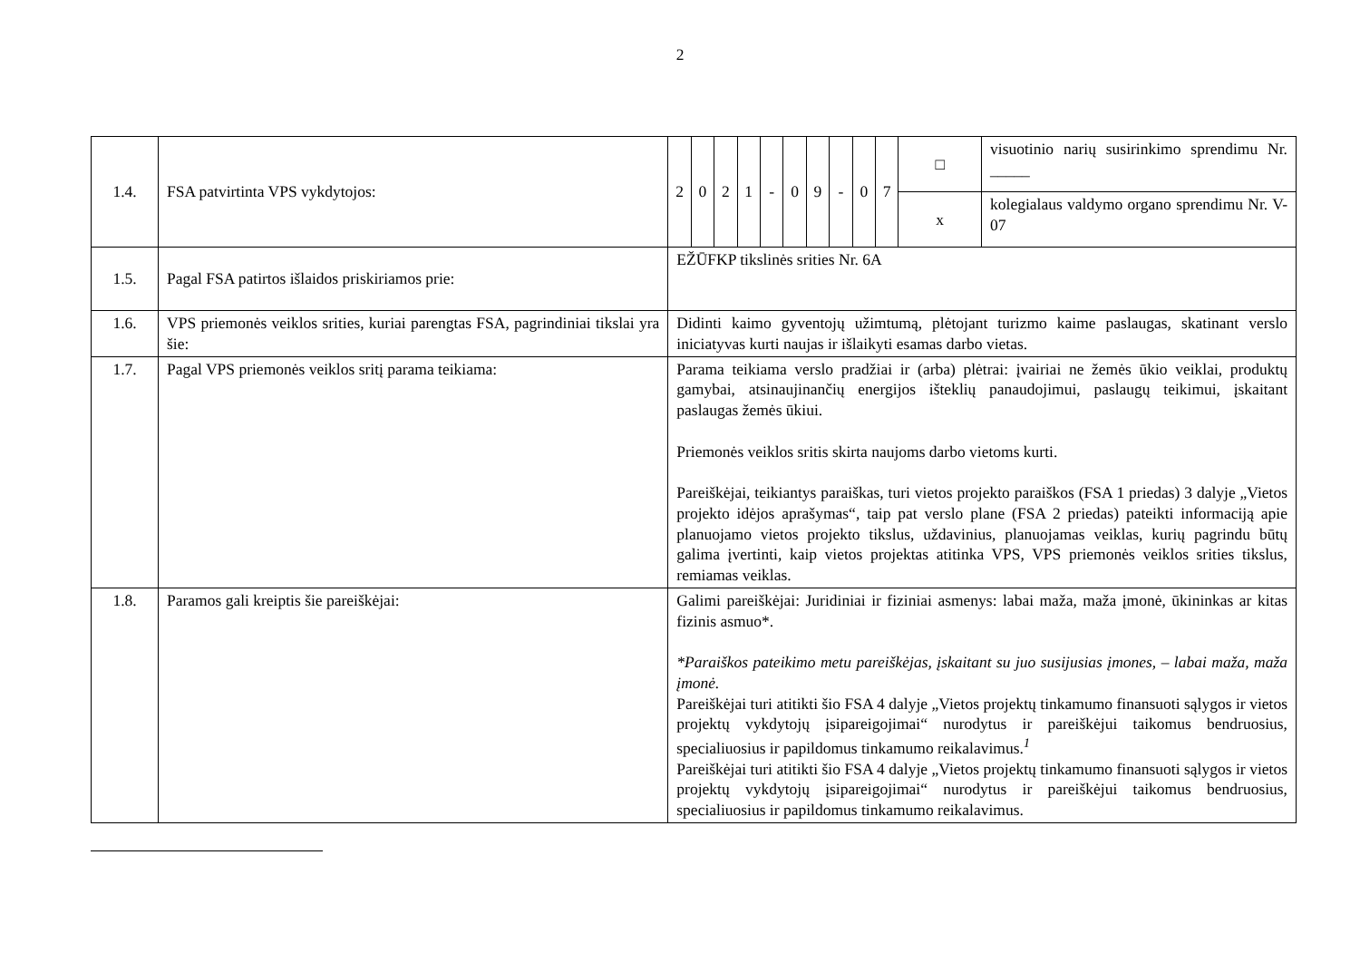2
| 1.4. | FSA patvirtinta VPS vykdytojos: | 2 | 0 | 2 | 1 | - | 0 | 9 | - | 0 | 7 | □ | visuotinio narių susirinkimo sprendimu Nr. _____ |
| | | | | | | | | | | | | x | kolegialaus valdymo organo sprendimu Nr. V- 07 |
| 1.5. | Pagal FSA patirtos išlaidos priskiriamos prie: | EŽŪFKP tikslinės srities Nr. 6A | | | | | | | | | | | |
| 1.6. | VPS priemonės veiklos srities, kuriai parengtas FSA, pagrindiniai tikslai yra šie: | Didinti kaimo gyventojų užimtumą, plėtojant turizmo kaime paslaugas, skatinant verslo iniciatyvas kurti naujas ir išlaikyti esamas darbo vietas. | | | | | | | | | | | |
| 1.7. | Pagal VPS priemonės veiklos sritį parama teikiama: | Parama teikiama verslo pradžiai ir (arba) plėtrai: įvairiai ne žemės ūkio veiklai, produktų gamybai, atsinaujinančių energijos išteklių panaudojimui, paslaugų teikimui, įskaitant paslaugas žemės ūkiui. Priemonės veiklos sritis skirta naujoms darbo vietoms kurti. Pareiškėjai, teikiantys paraiškas, turi vietos projekto paraiškos (FSA 1 priedas) 3 dalyje „Vietos projekto idėjos aprašymas“, taip pat verslo plane (FSA 2 priedas) pateikti informaciją apie planuojamo vietos projekto tikslus, uždavinius, planuojamas veiklas, kurių pagrindu būtų galima įvertinti, kaip vietos projektas atitinka VPS, VPS priemonės veiklos srities tikslus, remiamas veiklas. | | | | | | | | | | | |
| 1.8. | Paramos gali kreiptis šie pareiškėjai: | Galimi pareiškėjai: Juridiniai ir fiziniai asmenys: labai maža, maža įmonė, ūkininkas ar kitas fizinis asmuo*. *Paraiškos pateikimo metu pareiškėjas, įskaitant su juo susijusias įmones, – labai maža, maža įmonė. Pareiškėjai turi atitikti šio FSA 4 dalyje „Vietos projektų tinkamumo finansuoti sąlygos ir vietos projektų vykdytojų įsipareigojimai“ nurodytus ir pareiškėjui taikomus bendruosius, specialiuosius ir papildomus tinkamumo reikalavimus.<sup>1</sup> Pareiškėjai turi atitikti šio FSA 4 dalyje „Vietos projektų tinkamumo finansuoti sąlygos ir vietos projektų vykdytojų įsipareigojimai“ nurodytus ir pareiškėjui taikomus bendruosius, specialiuosius ir papildomus tinkamumo reikalavimus. | | | | | | | | | | | |